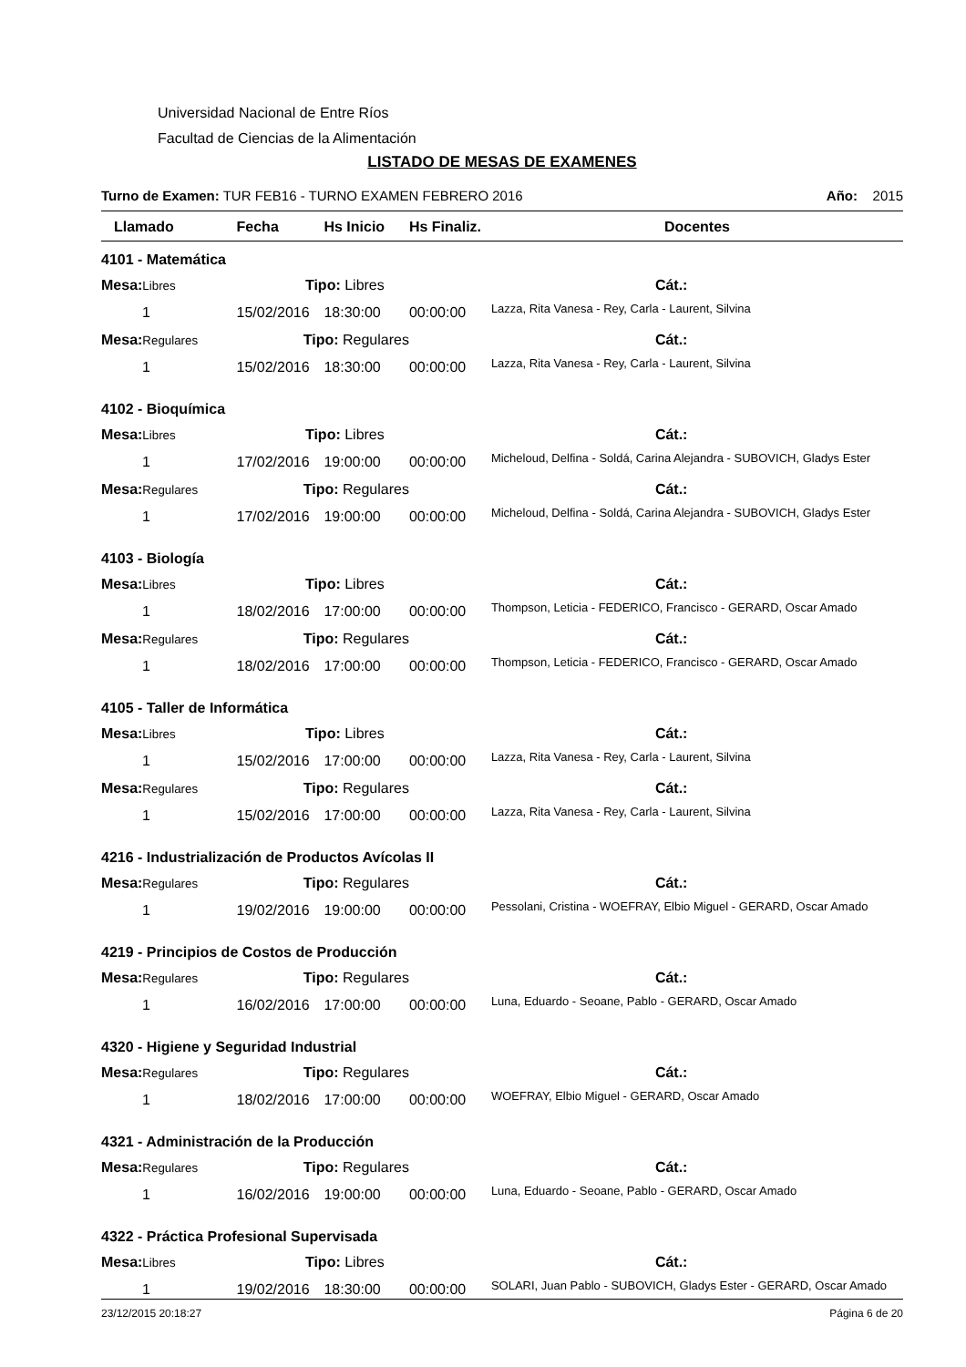Universidad Nacional de Entre Ríos
Facultad de Ciencias de la Alimentación
LISTADO DE MESAS DE EXAMENES
Turno de Examen: TUR FEB16 - TURNO EXAMEN FEBRERO 2016 Año: 2015
| Llamado | Fecha | Hs Inicio | Hs Finaliz. | Docentes |
| --- | --- | --- | --- | --- |
| 4101 - Matemática | | | | |
| Mesa: Libres Tipo: Libres | | | | Cát.: |
| 1 | 15/02/2016 | 18:30:00 | 00:00:00 | Lazza, Rita Vanesa - Rey, Carla - Laurent, Silvina |
| Mesa: Regulares Tipo: Regulares | | | | Cát.: |
| 1 | 15/02/2016 | 18:30:00 | 00:00:00 | Lazza, Rita Vanesa - Rey, Carla - Laurent, Silvina |
| 4102 - Bioquímica | | | | |
| Mesa: Libres Tipo: Libres | | | | Cát.: |
| 1 | 17/02/2016 | 19:00:00 | 00:00:00 | Micheloud, Delfina - Soldá, Carina Alejandra - SUBOVICH, Gladys Ester |
| Mesa: Regulares Tipo: Regulares | | | | Cát.: |
| 1 | 17/02/2016 | 19:00:00 | 00:00:00 | Micheloud, Delfina - Soldá, Carina Alejandra - SUBOVICH, Gladys Ester |
| 4103 - Biología | | | | |
| Mesa: Libres Tipo: Libres | | | | Cát.: |
| 1 | 18/02/2016 | 17:00:00 | 00:00:00 | Thompson, Leticia - FEDERICO, Francisco - GERARD, Oscar Amado |
| Mesa: Regulares Tipo: Regulares | | | | Cát.: |
| 1 | 18/02/2016 | 17:00:00 | 00:00:00 | Thompson, Leticia - FEDERICO, Francisco - GERARD, Oscar Amado |
| 4105 - Taller de Informática | | | | |
| Mesa: Libres Tipo: Libres | | | | Cát.: |
| 1 | 15/02/2016 | 17:00:00 | 00:00:00 | Lazza, Rita Vanesa - Rey, Carla - Laurent, Silvina |
| Mesa: Regulares Tipo: Regulares | | | | Cát.: |
| 1 | 15/02/2016 | 17:00:00 | 00:00:00 | Lazza, Rita Vanesa - Rey, Carla - Laurent, Silvina |
| 4216 - Industrialización de Productos Avícolas II | | | | |
| Mesa: Regulares Tipo: Regulares | | | | Cát.: |
| 1 | 19/02/2016 | 19:00:00 | 00:00:00 | Pessolani, Cristina - WOEFRAY, Elbio Miguel - GERARD, Oscar Amado |
| 4219 - Principios de Costos de Producción | | | | |
| Mesa: Regulares Tipo: Regulares | | | | Cát.: |
| 1 | 16/02/2016 | 17:00:00 | 00:00:00 | Luna, Eduardo - Seoane, Pablo - GERARD, Oscar Amado |
| 4320 - Higiene y Seguridad Industrial | | | | |
| Mesa: Regulares Tipo: Regulares | | | | Cát.: |
| 1 | 18/02/2016 | 17:00:00 | 00:00:00 | WOEFRAY, Elbio Miguel - GERARD, Oscar Amado |
| 4321 - Administración de la Producción | | | | |
| Mesa: Regulares Tipo: Regulares | | | | Cát.: |
| 1 | 16/02/2016 | 19:00:00 | 00:00:00 | Luna, Eduardo - Seoane, Pablo - GERARD, Oscar Amado |
| 4322 - Práctica Profesional Supervisada | | | | |
| Mesa: Libres Tipo: Libres | | | | Cát.: |
| 1 | 19/02/2016 | 18:30:00 | 00:00:00 | SOLARI, Juan Pablo - SUBOVICH, Gladys Ester - GERARD, Oscar Amado |
23/12/2015 20:18:27 Página 6 de 20